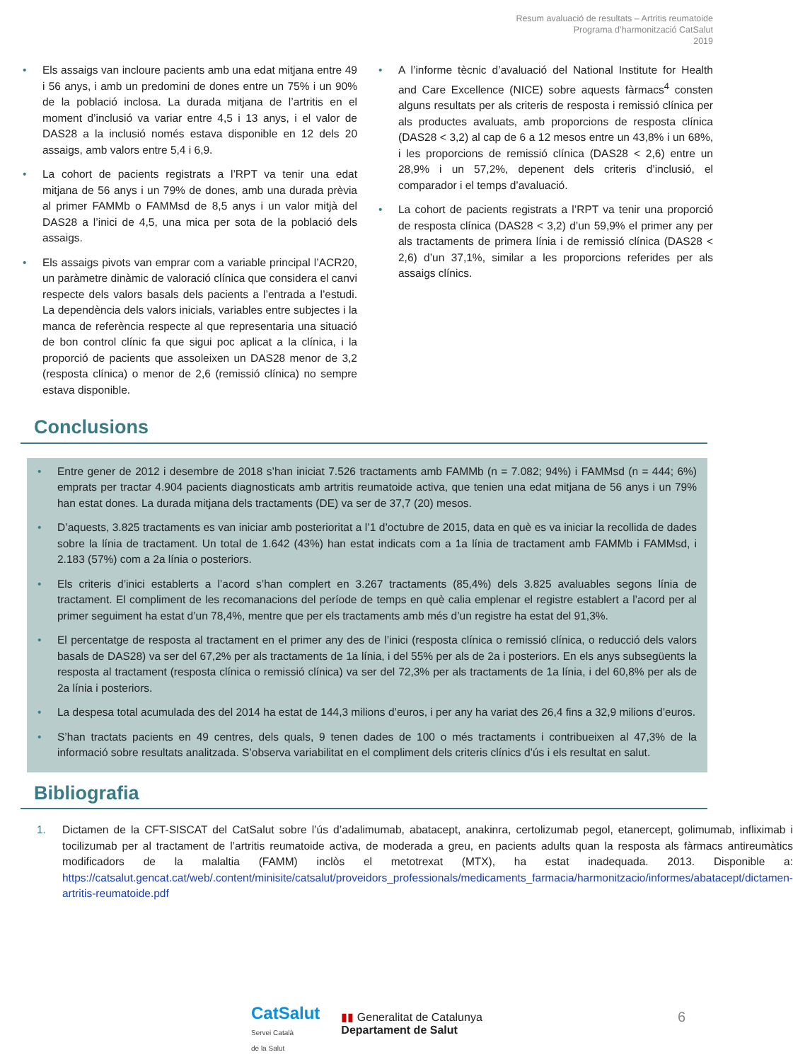Resum avaluació de resultats – Artritis reumatoide
Programa d’harmonització CatSalut
2019
• Els assaigs van incloure pacients amb una edat mitjana entre 49 i 56 anys, i amb un predomini de dones entre un 75% i un 90% de la població inclosa. La durada mitjana de l’artritis en el moment d’inclusió va variar entre 4,5 i 13 anys, i el valor de DAS28 a la inclusió només estava disponible en 12 dels 20 assaigs, amb valors entre 5,4 i 6,9.
• La cohort de pacients registrats a l’RPT va tenir una edat mitjana de 56 anys i un 79% de dones, amb una durada prèvia al primer FAMMb o FAMMsd de 8,5 anys i un valor mitjà del DAS28 a l’inici de 4,5, una mica per sota de la població dels assaigs.
• Els assaigs pivots van emprar com a variable principal l’ACR20, un paràmetre dinàmic de valoració clínica que considera el canvi respecte dels valors basals dels pacients a l’entrada a l’estudi. La dependència dels valors inicials, variables entre subjectes i la manca de referència respecte al que representaria una situació de bon control clínic fa que sigui poc aplicat a la clínica, i la proporció de pacients que assoleixen un DAS28 menor de 3,2 (resposta clínica) o menor de 2,6 (remissió clínica) no sempre estava disponible.
• A l’informe tècnic d’avaluació del National Institute for Health and Care Excellence (NICE) sobre aquests fàrmacs<sup>4</sup> consten alguns resultats per als criteris de resposta i remissió clínica per als productes avaluats, amb proporcions de resposta clínica (DAS28 < 3,2) al cap de 6 a 12 mesos entre un 43,8% i un 68%, i les proporcions de remissió clínica (DAS28 < 2,6) entre un 28,9% i un 57,2%, depenent dels criteris d’inclusió, el comparador i el temps d’avaluació.
• La cohort de pacients registrats a l’RPT va tenir una proporció de resposta clínica (DAS28 < 3,2) d’un 59,9% el primer any per als tractaments de primera línia i de remissió clínica (DAS28 < 2,6) d’un 37,1%, similar a les proporcions referides per als assaigs clínics.
Conclusions
• Entre gener de 2012 i desembre de 2018 s’han iniciat 7.526 tractaments amb FAMMb (n = 7.082; 94%) i FAMMsd (n = 444; 6%) emprats per tractar 4.904 pacients diagnosticats amb artritis reumatoide activa, que tenien una edat mitjana de 56 anys i un 79% han estat dones. La durada mitjana dels tractaments (DE) va ser de 37,7 (20) mesos.
• D’aquests, 3.825 tractaments es van iniciar amb posterioritat a l’1 d’octubre de 2015, data en què es va iniciar la recollida de dades sobre la línia de tractament. Un total de 1.642 (43%) han estat indicats com a 1a línia de tractament amb FAMMb i FAMMsd, i 2.183 (57%) com a 2a línia o posteriors.
• Els criteris d’inici establerts a l’acord s’han complert en 3.267 tractaments (85,4%) dels 3.825 avaluables segons línia de tractament. El compliment de les recomanacions del període de temps en què calia emplenar el registre establert a l’acord per al primer seguiment ha estat d’un 78,4%, mentre que per els tractaments amb més d’un registre ha estat del 91,3%.
• El percentatge de resposta al tractament en el primer any des de l’inici (resposta clínica o remissió clínica, o reducció dels valors basals de DAS28) va ser del 67,2% per als tractaments de 1a línia, i del 55% per als de 2a i posteriors. En els anys subsegüents la resposta al tractament (resposta clínica o remissió clínica) va ser del 72,3% per als tractaments de 1a línia, i del 60,8% per als de 2a línia i posteriors.
• La despesa total acumulada des del 2014 ha estat de 144,3 milions d’euros, i per any ha variat des 26,4 fins a 32,9 milions d’euros.
• S’han tractats pacients en 49 centres, dels quals, 9 tenen dades de 100 o més tractaments i contribueixen al 47,3% de la informació sobre resultats analitzada. S’observa variabilitat en el compliment dels criteris clínics d’ús i els resultat en salut.
Bibliografia
1. Dictamen de la CFT-SISCAT del CatSalut sobre l’ús d’adalimumab, abatacept, anakinra, certolizumab pegol, etanercept, golimumab, infliximab i tocilizumab per al tractament de l’artritis reumatoide activa, de moderada a greu, en pacients adults quan la resposta als fàrmacs antireumàtics modificadors de la malaltia (FAMM) inclòs el metotrexat (MTX), ha estat inadequada. 2013. Disponible a: https://catsalut.gencat.cat/web/.content/minisite/catsalut/proveidors_professionals/medicaments_farmacia/harmonitzacio/informes/abatacept/dictamen-artritis-reumatoide.pdf
CatSalut
Servei Català
de la Salut
▮▮ Generalitat de Catalunya
Departament de Salut
6